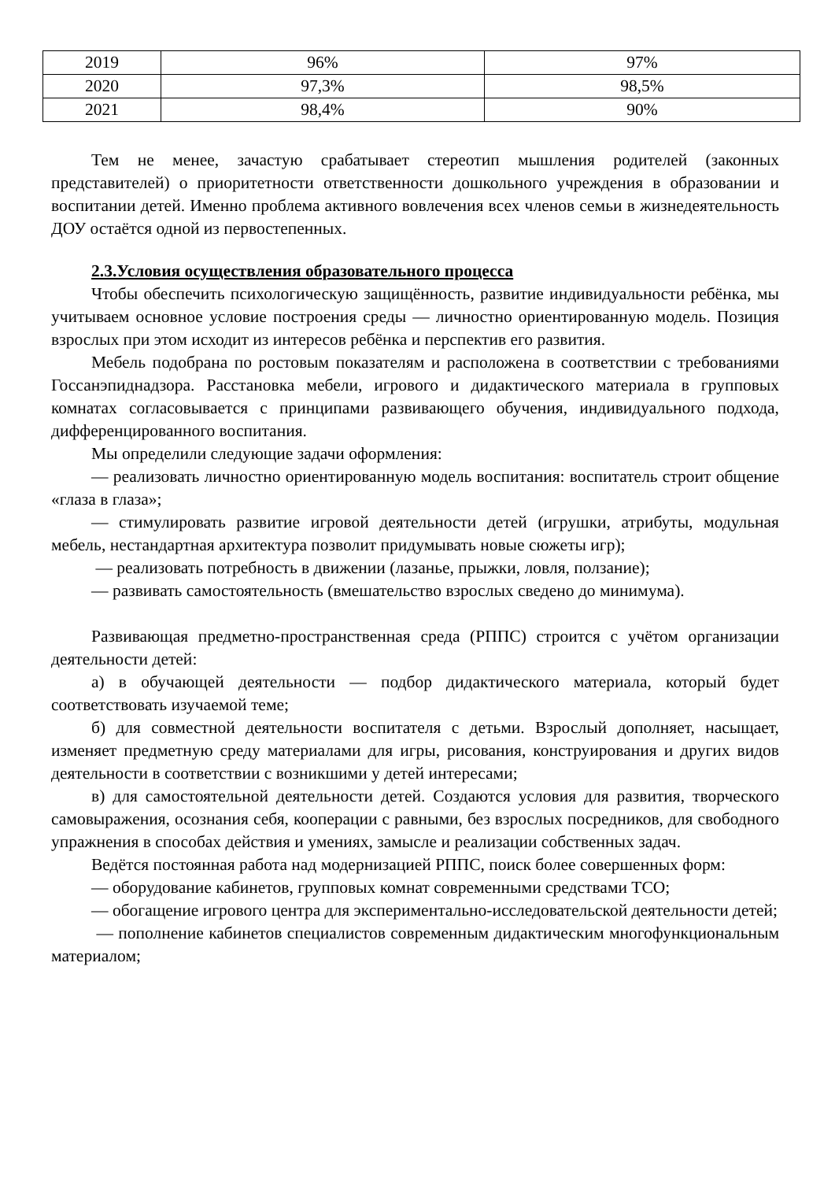| 2019 | 96% | 97% |
| 2020 | 97,3% | 98,5% |
| 2021 | 98,4% | 90% |
Тем не менее, зачастую срабатывает стереотип мышления родителей (законных представителей) о приоритетности ответственности дошкольного учреждения в образовании и воспитании детей. Именно проблема активного вовлечения всех членов семьи в жизнедеятельность ДОУ остаётся одной из первостепенных.
2.3.Условия осуществления образовательного процесса
Чтобы обеспечить психологическую защищённость, развитие индивидуальности ребёнка, мы учитываем основное условие построения среды — личностно ориентированную модель. Позиция взрослых при этом исходит из интересов ребёнка и перспектив его развития.
Мебель подобрана по ростовым показателям и расположена в соответствии с требованиями Госсанэпиднадзора. Расстановка мебели, игрового и дидактического материала в групповых комнатах согласовывается с принципами развивающего обучения, индивидуального подхода, дифференцированного воспитания.
Мы определили следующие задачи оформления:
— реализовать личностно ориентированную модель воспитания: воспитатель строит общение «глаза в глаза»;
— стимулировать развитие игровой деятельности детей (игрушки, атрибуты, модульная мебель, нестандартная архитектура позволит придумывать новые сюжеты игр);
— реализовать потребность в движении (лазанье, прыжки, ловля, ползание);
— развивать самостоятельность (вмешательство взрослых сведено до минимума).
Развивающая предметно-пространственная среда (РППС) строится с учётом организации деятельности детей:
а) в обучающей деятельности — подбор дидактического материала, который будет соответствовать изучаемой теме;
б) для совместной деятельности воспитателя с детьми. Взрослый дополняет, насыщает, изменяет предметную среду материалами для игры, рисования, конструирования и других видов деятельности в соответствии с возникшими у детей интересами;
в) для самостоятельной деятельности детей. Создаются условия для развития, творческого самовыражения, осознания себя, кооперации с равными, без взрослых посредников, для свободного упражнения в способах действия и умениях, замысле и реализации собственных задач.
Ведётся постоянная работа над модернизацией РППС, поиск более совершенных форм:
— оборудование кабинетов, групповых комнат современными средствами ТСО;
— обогащение игрового центра для экспериментально-исследовательской деятельности детей;
— пополнение кабинетов специалистов современным дидактическим многофункциональным материалом;